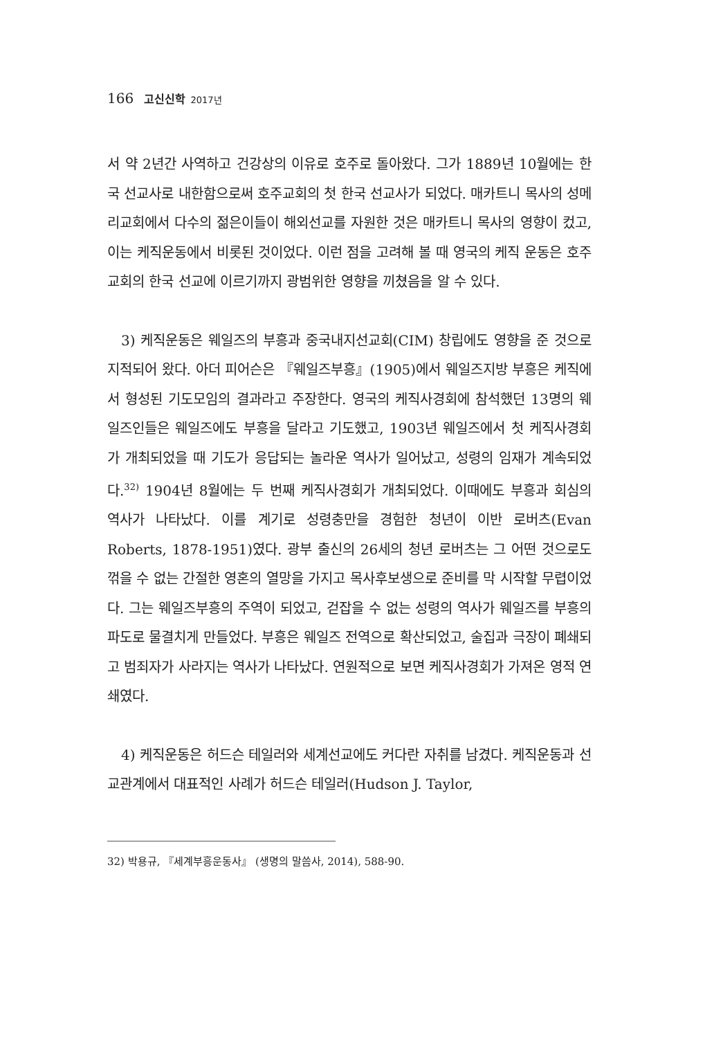166 고신신학 2017년
서 약 2년간 사역하고 건강상의 이유로 호주로 돌아왔다. 그가 1889년 10월에는 한국 선교사로 내한함으로써 호주교회의 첫 한국 선교사가 되었다. 매카트니 목사의 성메리교회에서 다수의 젊은이들이 해외선교를 자원한 것은 매카트니 목사의 영향이 컸고, 이는 케직운동에서 비롯된 것이었다. 이런 점을 고려해 볼 때 영국의 케직 운동은 호주교회의 한국 선교에 이르기까지 광범위한 영향을 끼쳤음을 알 수 있다.
3) 케직운동은 웨일즈의 부흥과 중국내지선교회(CIM) 창립에도 영향을 준 것으로 지적되어 왔다. 아더 피어슨은 『웨일즈부흥』(1905)에서 웨일즈지방 부흥은 케직에서 형성된 기도모임의 결과라고 주장한다. 영국의 케직사경회에 참석했던 13명의 웨일즈인들은 웨일즈에도 부흥을 달라고 기도했고, 1903년 웨일즈에서 첫 케직사경회가 개최되었을 때 기도가 응답되는 놀라운 역사가 일어났고, 성령의 임재가 계속되었다.<sup>32)</sup> 1904년 8월에는 두 번째 케직사경회가 개최되었다. 이때에도 부흥과 회심의 역사가 나타났다. 이를 계기로 성령충만을 경험한 청년이 이반 로버츠(Evan Roberts, 1878-1951)였다. 광부 출신의 26세의 청년 로버츠는 그 어떤 것으로도 꺾을 수 없는 간절한 영혼의 열망을 가지고 목사후보생으로 준비를 막 시작할 무렵이었다. 그는 웨일즈부흥의 주역이 되었고, 걷잡을 수 없는 성령의 역사가 웨일즈를 부흥의 파도로 물결치게 만들었다. 부흥은 웨일즈 전역으로 확산되었고, 술집과 극장이 폐쇄되고 범죄자가 사라지는 역사가 나타났다. 연원적으로 보면 케직사경회가 가져온 영적 연쇄였다.
4) 케직운동은 허드슨 테일러와 세계선교에도 커다란 자취를 남겼다. 케직운동과 선교관계에서 대표적인 사례가 허드슨 테일러(Hudson J. Taylor,
32) 박용규, 『세계부흥운동사』 (생명의 말씀사, 2014), 588-90.